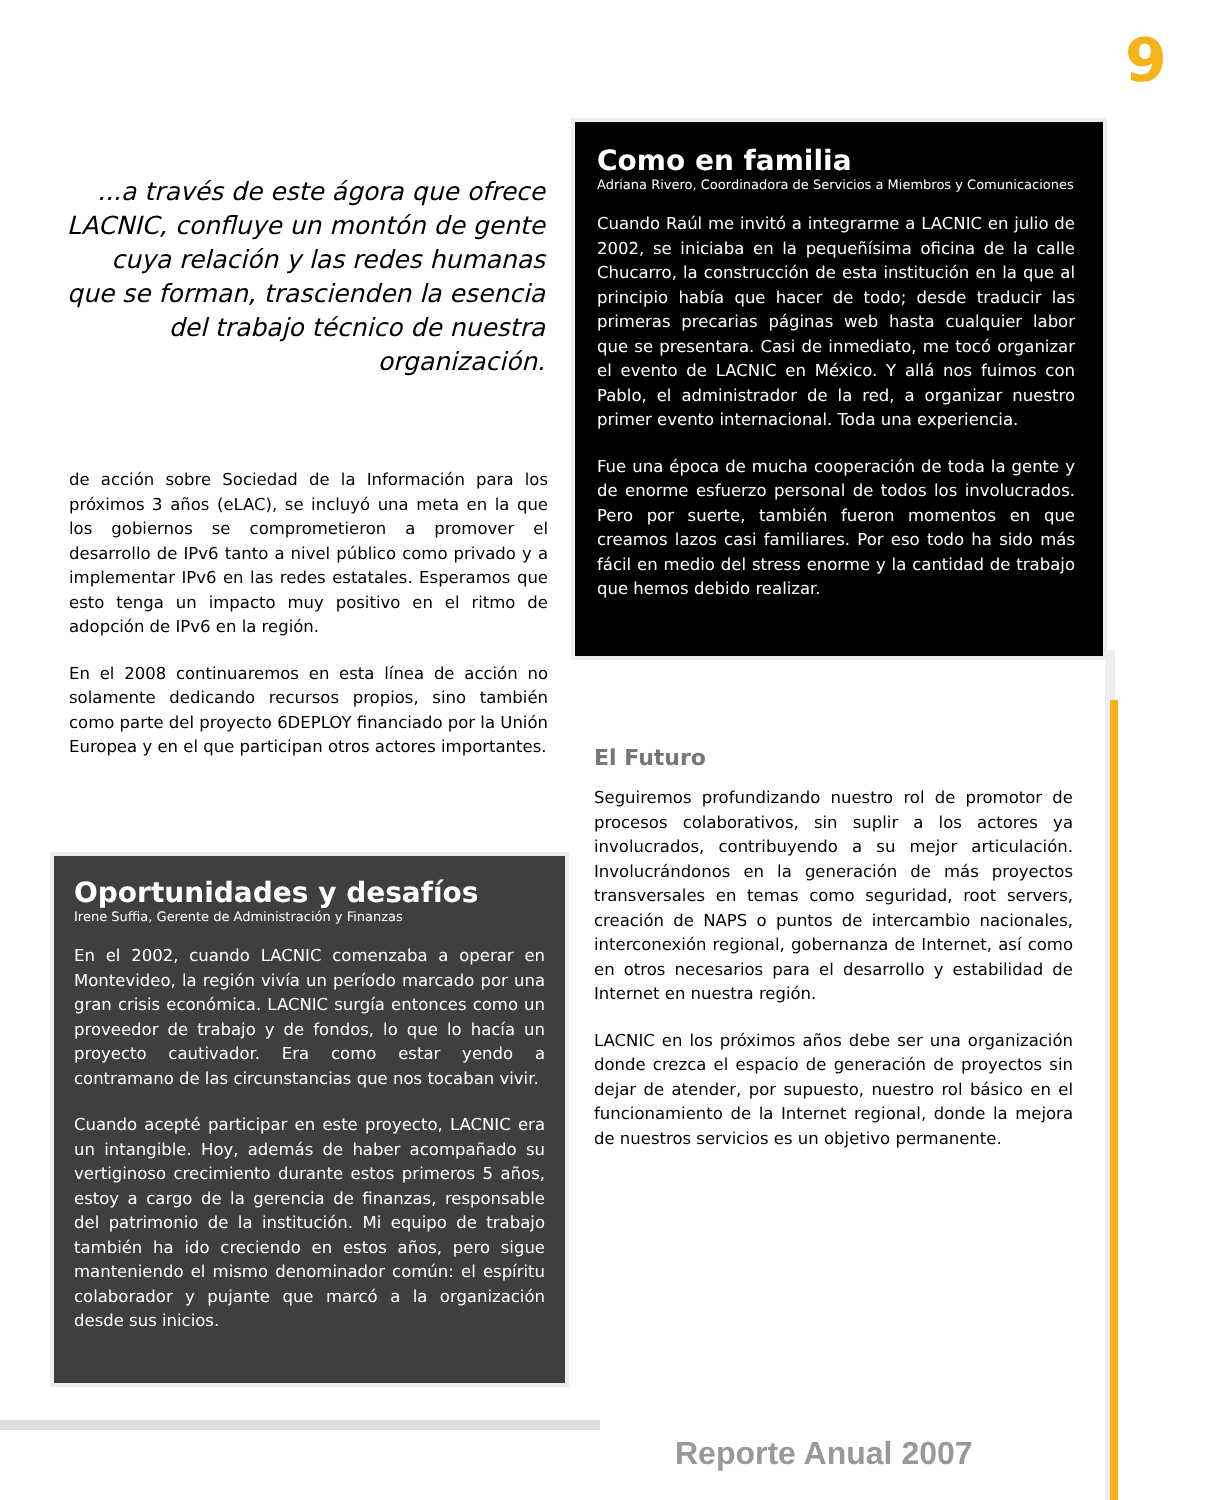9
...a través de este ágora que ofrece LACNIC, confluye un montón de gente cuya relación y las redes humanas que se forman, trascienden la esencia del trabajo técnico de nuestra organización.
de acción sobre Sociedad de la Información para los próximos 3 años (eLAC), se incluyó una meta en la que los gobiernos se comprometieron a promover el desarrollo de IPv6 tanto a nivel público como privado y a implementar IPv6 en las redes estatales. Esperamos que esto tenga un impacto muy positivo en el ritmo de adopción de IPv6 en la región.
En el 2008 continuaremos en esta línea de acción no solamente dedicando recursos propios, sino también como parte del proyecto 6DEPLOY financiado por la Unión Europea y en el que participan otros actores importantes.
Oportunidades y desafíos
Irene Suffia, Gerente de Administración y Finanzas
En el 2002, cuando LACNIC comenzaba a operar en Montevideo, la región vivía un período marcado por una gran crisis económica. LACNIC surgía entonces como un proveedor de trabajo y de fondos, lo que lo hacía un proyecto cautivador. Era como estar yendo a contramano de las circunstancias que nos tocaban vivir.
Cuando acepté participar en este proyecto, LACNIC era un intangible. Hoy, además de haber acompañado su vertiginoso crecimiento durante estos primeros 5 años, estoy a cargo de la gerencia de finanzas, responsable del patrimonio de la institución. Mi equipo de trabajo también ha ido creciendo en estos años, pero sigue manteniendo el mismo denominador común: el espíritu colaborador y pujante que marcó a la organización desde sus inicios.
Como en familia
Adriana Rivero, Coordinadora de Servicios a Miembros y Comunicaciones
Cuando Raúl me invitó a integrarme a LACNIC en julio de 2002, se iniciaba en la pequeñísima oficina de la calle Chucarro, la construcción de esta institución en la que al principio había que hacer de todo; desde traducir las primeras precarias páginas web hasta cualquier labor que se presentara. Casi de inmediato, me tocó organizar el evento de LACNIC en México. Y allá nos fuimos con Pablo, el administrador de la red, a organizar nuestro primer evento internacional. Toda una experiencia.
Fue una época de mucha cooperación de toda la gente y de enorme esfuerzo personal de todos los involucrados. Pero por suerte, también fueron momentos en que creamos lazos casi familiares. Por eso todo ha sido más fácil en medio del stress enorme y la cantidad de trabajo que hemos debido realizar.
El Futuro
Seguiremos profundizando nuestro rol de promotor de procesos colaborativos, sin suplir a los actores ya involucrados, contribuyendo a su mejor articulación. Involucrándonos en la generación de más proyectos transversales en temas como seguridad, root servers, creación de NAPS o puntos de intercambio nacionales, interconexión regional, gobernanza de Internet, así como en otros necesarios para el desarrollo y estabilidad de Internet en nuestra región.
LACNIC en los próximos años debe ser una organización donde crezca el espacio de generación de proyectos sin dejar de atender, por supuesto, nuestro rol básico en el funcionamiento de la Internet regional, donde la mejora de nuestros servicios es un objetivo permanente.
Reporte Anual 2007